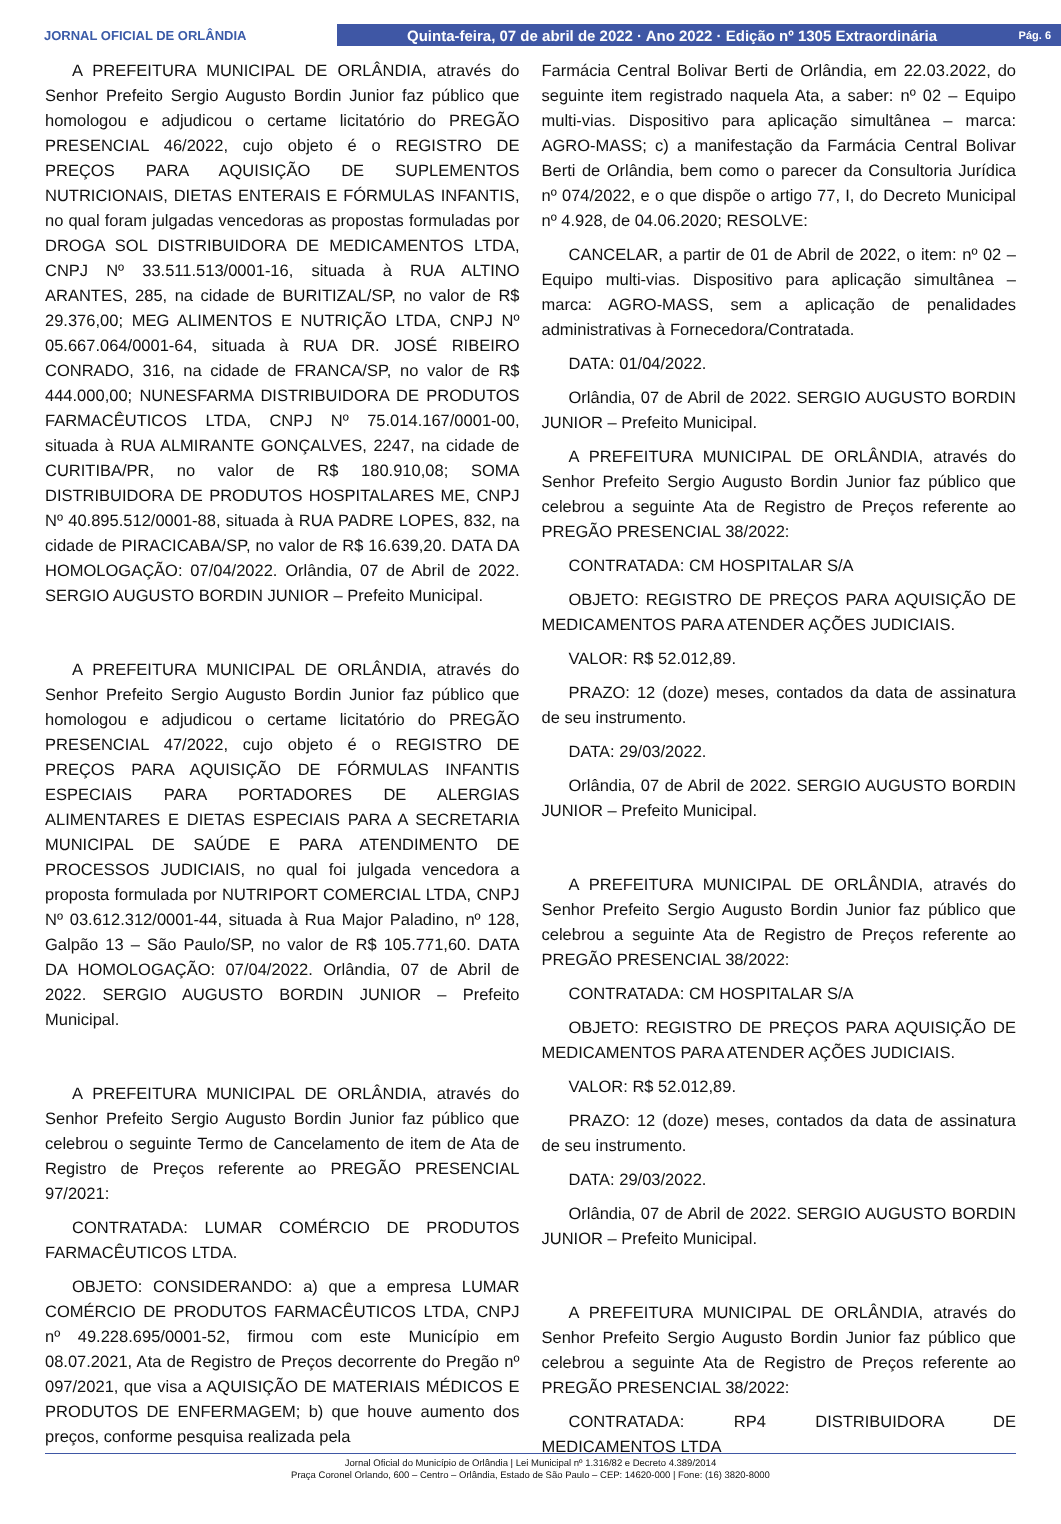JORNAL OFICIAL DE ORLÂNDIA
Quinta-feira, 07 de abril de 2022 · Ano 2022 · Edição nº 1305 Extraordinária Pág. 6
A PREFEITURA MUNICIPAL DE ORLÂNDIA, através do Senhor Prefeito Sergio Augusto Bordin Junior faz público que homologou e adjudicou o certame licitatório do PREGÃO PRESENCIAL 46/2022, cujo objeto é o REGISTRO DE PREÇOS PARA AQUISIÇÃO DE SUPLEMENTOS NUTRICIONAIS, DIETAS ENTERAIS E FÓRMULAS INFANTIS, no qual foram julgadas vencedoras as propostas formuladas por DROGA SOL DISTRIBUIDORA DE MEDICAMENTOS LTDA, CNPJ Nº 33.511.513/0001-16, situada à RUA ALTINO ARANTES, 285, na cidade de BURITIZAL/SP, no valor de R$ 29.376,00; MEG ALIMENTOS E NUTRIÇÃO LTDA, CNPJ Nº 05.667.064/0001-64, situada à RUA DR. JOSÉ RIBEIRO CONRADO, 316, na cidade de FRANCA/SP, no valor de R$ 444.000,00; NUNESFARMA DISTRIBUIDORA DE PRODUTOS FARMACÊUTICOS LTDA, CNPJ Nº 75.014.167/0001-00, situada à RUA ALMIRANTE GONÇALVES, 2247, na cidade de CURITIBA/PR, no valor de R$ 180.910,08; SOMA DISTRIBUIDORA DE PRODUTOS HOSPITALARES ME, CNPJ Nº 40.895.512/0001-88, situada à RUA PADRE LOPES, 832, na cidade de PIRACICABA/SP, no valor de R$ 16.639,20. DATA DA HOMOLOGAÇÃO: 07/04/2022. Orlândia, 07 de Abril de 2022. SERGIO AUGUSTO BORDIN JUNIOR – Prefeito Municipal.
A PREFEITURA MUNICIPAL DE ORLÂNDIA, através do Senhor Prefeito Sergio Augusto Bordin Junior faz público que homologou e adjudicou o certame licitatório do PREGÃO PRESENCIAL 47/2022, cujo objeto é o REGISTRO DE PREÇOS PARA AQUISIÇÃO DE FÓRMULAS INFANTIS ESPECIAIS PARA PORTADORES DE ALERGIAS ALIMENTARES E DIETAS ESPECIAIS PARA A SECRETARIA MUNICIPAL DE SAÚDE E PARA ATENDIMENTO DE PROCESSOS JUDICIAIS, no qual foi julgada vencedora a proposta formulada por NUTRIPORT COMERCIAL LTDA, CNPJ Nº 03.612.312/0001-44, situada à Rua Major Paladino, nº 128, Galpão 13 – São Paulo/SP, no valor de R$ 105.771,60. DATA DA HOMOLOGAÇÃO: 07/04/2022. Orlândia, 07 de Abril de 2022. SERGIO AUGUSTO BORDIN JUNIOR – Prefeito Municipal.
A PREFEITURA MUNICIPAL DE ORLÂNDIA, através do Senhor Prefeito Sergio Augusto Bordin Junior faz público que celebrou o seguinte Termo de Cancelamento de item de Ata de Registro de Preços referente ao PREGÃO PRESENCIAL 97/2021:
CONTRATADA: LUMAR COMÉRCIO DE PRODUTOS FARMACÊUTICOS LTDA.
OBJETO: CONSIDERANDO: a) que a empresa LUMAR COMÉRCIO DE PRODUTOS FARMACÊUTICOS LTDA, CNPJ nº 49.228.695/0001-52, firmou com este Município em 08.07.2021, Ata de Registro de Preços decorrente do Pregão nº 097/2021, que visa a AQUISIÇÃO DE MATERIAIS MÉDICOS E PRODUTOS DE ENFERMAGEM; b) que houve aumento dos preços, conforme pesquisa realizada pela
Farmácia Central Bolivar Berti de Orlândia, em 22.03.2022, do seguinte item registrado naquela Ata, a saber: nº 02 – Equipo multi-vias. Dispositivo para aplicação simultânea – marca: AGRO-MASS; c) a manifestação da Farmácia Central Bolivar Berti de Orlândia, bem como o parecer da Consultoria Jurídica nº 074/2022, e o que dispõe o artigo 77, I, do Decreto Municipal nº 4.928, de 04.06.2020; RESOLVE:
CANCELAR, a partir de 01 de Abril de 2022, o item: nº 02 – Equipo multi-vias. Dispositivo para aplicação simultânea – marca: AGRO-MASS, sem a aplicação de penalidades administrativas à Fornecedora/Contratada.
DATA: 01/04/2022.
Orlândia, 07 de Abril de 2022. SERGIO AUGUSTO BORDIN JUNIOR – Prefeito Municipal.
A PREFEITURA MUNICIPAL DE ORLÂNDIA, através do Senhor Prefeito Sergio Augusto Bordin Junior faz público que celebrou a seguinte Ata de Registro de Preços referente ao PREGÃO PRESENCIAL 38/2022:
CONTRATADA: CM HOSPITALAR S/A
OBJETO: REGISTRO DE PREÇOS PARA AQUISIÇÃO DE MEDICAMENTOS PARA ATENDER AÇÕES JUDICIAIS.
VALOR: R$ 52.012,89.
PRAZO: 12 (doze) meses, contados da data de assinatura de seu instrumento.
DATA: 29/03/2022.
Orlândia, 07 de Abril de 2022. SERGIO AUGUSTO BORDIN JUNIOR – Prefeito Municipal.
A PREFEITURA MUNICIPAL DE ORLÂNDIA, através do Senhor Prefeito Sergio Augusto Bordin Junior faz público que celebrou a seguinte Ata de Registro de Preços referente ao PREGÃO PRESENCIAL 38/2022:
CONTRATADA: CM HOSPITALAR S/A
OBJETO: REGISTRO DE PREÇOS PARA AQUISIÇÃO DE MEDICAMENTOS PARA ATENDER AÇÕES JUDICIAIS.
VALOR: R$ 52.012,89.
PRAZO: 12 (doze) meses, contados da data de assinatura de seu instrumento.
DATA: 29/03/2022.
Orlândia, 07 de Abril de 2022. SERGIO AUGUSTO BORDIN JUNIOR – Prefeito Municipal.
A PREFEITURA MUNICIPAL DE ORLÂNDIA, através do Senhor Prefeito Sergio Augusto Bordin Junior faz público que celebrou a seguinte Ata de Registro de Preços referente ao PREGÃO PRESENCIAL 38/2022:
CONTRATADA: RP4 DISTRIBUIDORA DE MEDICAMENTOS LTDA
Jornal Oficial do Município de Orlândia | Lei Municipal nº 1.316/82 e Decreto 4.389/2014
Praça Coronel Orlando, 600 – Centro – Orlândia, Estado de São Paulo – CEP: 14620-000 | Fone: (16) 3820-8000